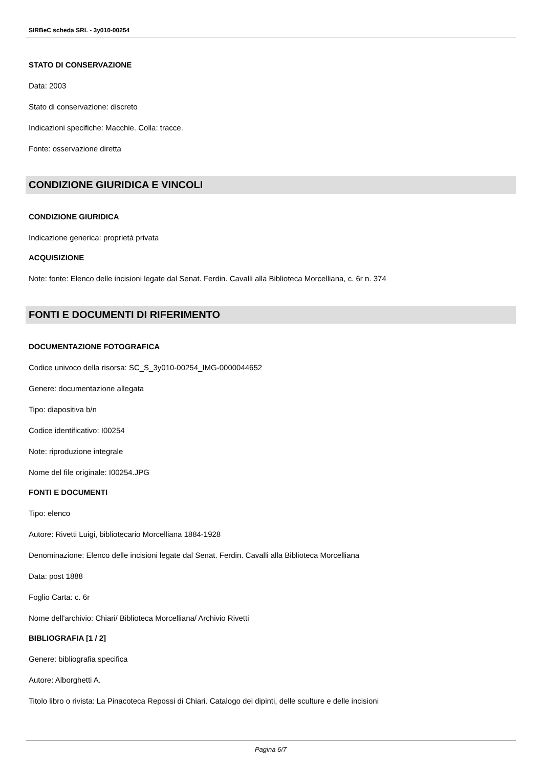SIRBeC scheda SRL - 3y010-00254
STATO DI CONSERVAZIONE
Data: 2003
Stato di conservazione: discreto
Indicazioni specifiche: Macchie. Colla: tracce.
Fonte: osservazione diretta
CONDIZIONE GIURIDICA E VINCOLI
CONDIZIONE GIURIDICA
Indicazione generica: proprietà privata
ACQUISIZIONE
Note: fonte: Elenco delle incisioni legate dal Senat. Ferdin. Cavalli alla Biblioteca Morcelliana, c. 6r n. 374
FONTI E DOCUMENTI DI RIFERIMENTO
DOCUMENTAZIONE FOTOGRAFICA
Codice univoco della risorsa: SC_S_3y010-00254_IMG-0000044652
Genere: documentazione allegata
Tipo: diapositiva b/n
Codice identificativo: I00254
Note: riproduzione integrale
Nome del file originale: I00254.JPG
FONTI E DOCUMENTI
Tipo: elenco
Autore: Rivetti Luigi, bibliotecario Morcelliana 1884-1928
Denominazione: Elenco delle incisioni legate dal Senat. Ferdin. Cavalli alla Biblioteca Morcelliana
Data: post 1888
Foglio Carta: c. 6r
Nome dell'archivio: Chiari/ Biblioteca Morcelliana/ Archivio Rivetti
BIBLIOGRAFIA [1 / 2]
Genere: bibliografia specifica
Autore: Alborghetti A.
Titolo libro o rivista: La Pinacoteca Repossi di Chiari. Catalogo dei dipinti, delle sculture e delle incisioni
Pagina 6/7